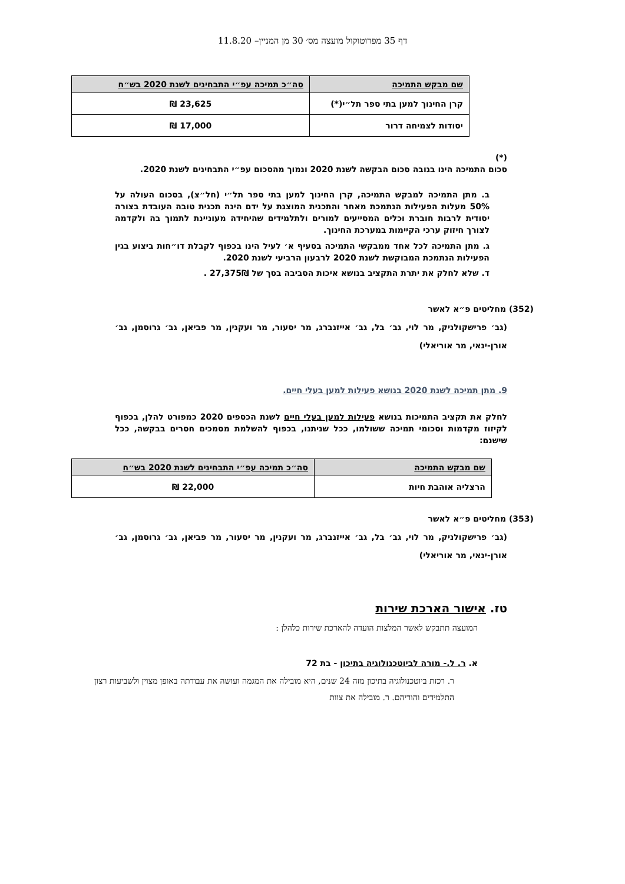דף 35 מפרוטוקול מועצה מס׳ 30 מן המניין– 11.8.20
| שם מבקש התמיכה | סה״כ תמיכה עפ״י התבחינים לשנת 2020 בש״ח |
| --- | --- |
| קרן החינוך למען בתי ספר תל״י(*) | 23,625 ₪ |
| יסודות לצמיחה דרור | 17,000 ₪ |
(*)
סכום התמיכה הינו בגובה סכום הבקשה לשנת 2020 ונמוך מהסכום עפ״י התבחינים לשנת 2020.
ב. מתן התמיכה למבקש התמיכה, קרן החינוך למען בתי ספר תל״י (חל״צ), בסכום העולה על 50% מעלות הפעילות הנתמכת מאחר והתכנית המוצגת על ידם הינה תכנית טובה העובדת בצורה יסודית לרבות חוברת וכלים המסייעים למורים ולתלמידים שהיחידה מעוניינת לתמוך בה ולקדמה לצורך חיזוק ערכי הקיימות במערכת החינוך.
ג. מתן התמיכה לכל אחד ממבקשי התמיכה בסעיף א׳ לעיל הינו בכפוף לקבלת דו״חות ביצוע בגין הפעילות הנתמכת המבוקשת לשנת 2020 לרבעון הרביעי לשנת 2020.
ד. שלא לחלק את יתרת התקציב בנושא איכות הסביבה בסך של 27,375₪ .
(352) מחליטים פ״א לאשר
(גב׳ פרישקולניק, מר לוי, גב׳ בל, גב׳ אייזנברג, מר יסעור, מר ועקנין, מר פביאן, גב׳ גרוסמן, גב׳ אורן-ינאי, מר אוריאלי)
9. מתן תמיכה לשנת 2020 בנושא פעילות למען בעלי חיים.
לחלק את תקציב התמיכות בנושא פעילות למען בעלי חיים לשנת הכספים 2020 כמפורט להלן, בכפוף לקיזוז מקדמות וסכומי תמיכה ששולמו, ככל שניתנו, בכפוף להשלמת מסמכים חסרים בבקשה, ככל שישנם:
| שם מבקש התמיכה | סה״כ תמיכה עפ״י התבחינים לשנת 2020 בש״ח |
| --- | --- |
| הרצליה אוהבת חיות | 22,000 ₪ |
(353) מחליטים פ״א לאשר
(גב׳ פרישקולניק, מר לוי, גב׳ בל, גב׳ אייזנברג, מר ועקנין, מר יסעור, מר פביאן, גב׳ גרוסמן, גב׳ אורן-ינאי, מר אוריאלי)
טז. אישור הארכת שירות
המועצה תתבקש לאשר המלצות הועדה להארכת שירות כלהלן :
א. ר. ל.- מורה לביוטכנולוגיה בתיכון - בת 72
ר. רכזת ביוטכנולוגיה בתיכון מזה 24 שנים, היא מובילה את המגמה ועושה את עבודתה באופן מצוין ולשביעות רצון התלמידים והוריהם. ר. מובילה את צוות